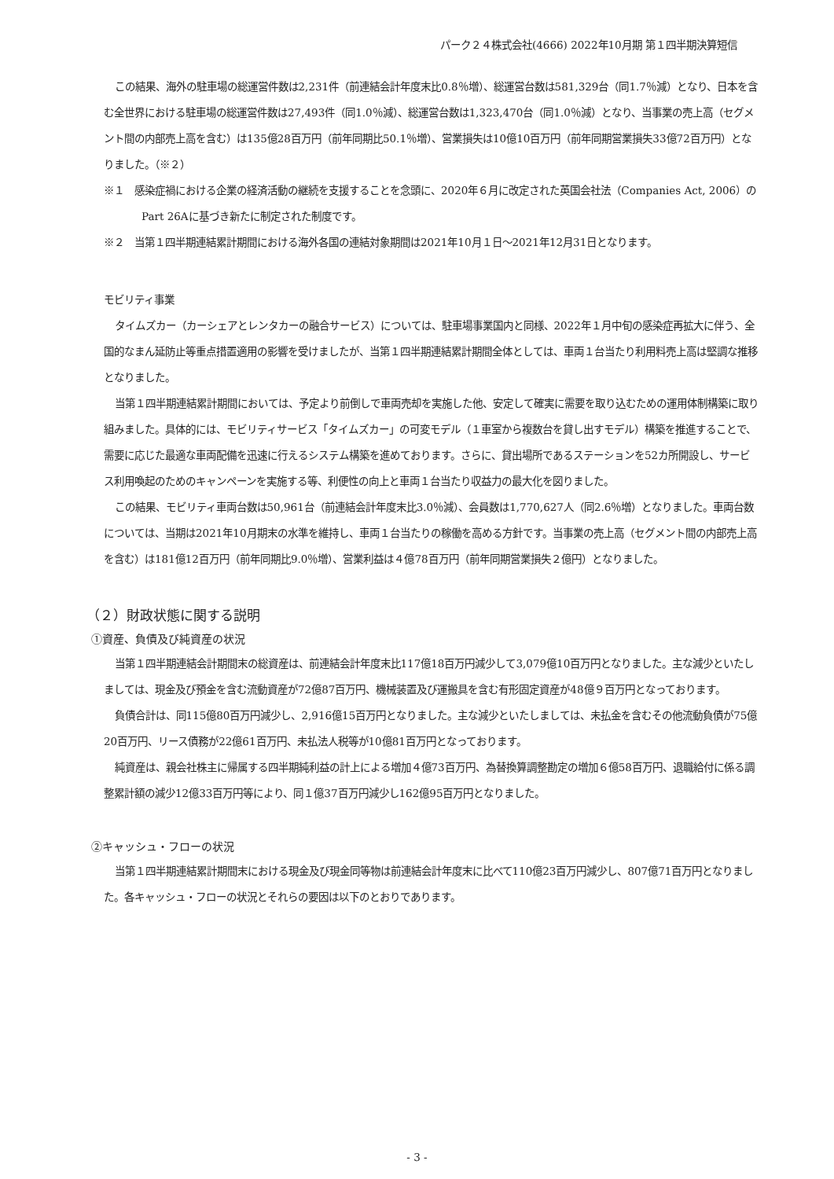パーク２４株式会社(4666) 2022年10月期 第１四半期決算短信
この結果、海外の駐車場の総運営件数は2,231件（前連結会計年度末比0.8％増）、総運営台数は581,329台（同1.7％減）となり、日本を含む全世界における駐車場の総運営件数は27,493件（同1.0％減）、総運営台数は1,323,470台（同1.0％減）となり、当事業の売上高（セグメント間の内部売上高を含む）は135億28百万円（前年同期比50.1％増）、営業損失は10億10百万円（前年同期営業損失33億72百万円）となりました。（※２）
※１　感染症禍における企業の経済活動の継続を支援することを念頭に、2020年６月に改定された英国会社法（Companies Act, 2006）のPart 26Aに基づき新たに制定された制度です。
※２　当第１四半期連結累計期間における海外各国の連結対象期間は2021年10月１日～2021年12月31日となります。
モビリティ事業
タイムズカー（カーシェアとレンタカーの融合サービス）については、駐車場事業国内と同様、2022年１月中旬の感染症再拡大に伴う、全国的なまん延防止等重点措置適用の影響を受けましたが、当第１四半期連結累計期間全体としては、車両１台当たり利用料売上高は堅調な推移となりました。
当第１四半期連結累計期間においては、予定より前倒しで車両売却を実施した他、安定して確実に需要を取り込むための運用体制構築に取り組みました。具体的には、モビリティサービス「タイムズカー」の可変モデル（１車室から複数台を貸し出すモデル）構築を推進することで、需要に応じた最適な車両配備を迅速に行えるシステム構築を進めております。さらに、貸出場所であるステーションを52カ所開設し、サービス利用喚起のためのキャンペーンを実施する等、利便性の向上と車両１台当たり収益力の最大化を図りました。
この結果、モビリティ車両台数は50,961台（前連結会計年度末比3.0％減）、会員数は1,770,627人（同2.6％増）となりました。車両台数については、当期は2021年10月期末の水準を維持し、車両１台当たりの稼働を高める方針です。当事業の売上高（セグメント間の内部売上高を含む）は181億12百万円（前年同期比9.0％増）、営業利益は４億78百万円（前年同期営業損失２億円）となりました。
（２）財政状態に関する説明
①資産、負債及び純資産の状況
当第１四半期連結会計期間末の総資産は、前連結会計年度末比117億18百万円減少して3,079億10百万円となりました。主な減少といたしましては、現金及び預金を含む流動資産が72億87百万円、機械装置及び運搬具を含む有形固定資産が48億９百万円となっております。
負債合計は、同115億80百万円減少し、2,916億15百万円となりました。主な減少といたしましては、未払金を含むその他流動負債が75億20百万円、リース債務が22億61百万円、未払法人税等が10億81百万円となっております。
純資産は、親会社株主に帰属する四半期純利益の計上による増加４億73百万円、為替換算調整勘定の増加６億58百万円、退職給付に係る調整累計額の減少12億33百万円等により、同１億37百万円減少し162億95百万円となりました。
②キャッシュ・フローの状況
当第１四半期連結累計期間末における現金及び現金同等物は前連結会計年度末に比べて110億23百万円減少し、807億71百万円となりました。各キャッシュ・フローの状況とそれらの要因は以下のとおりであります。
- 3 -